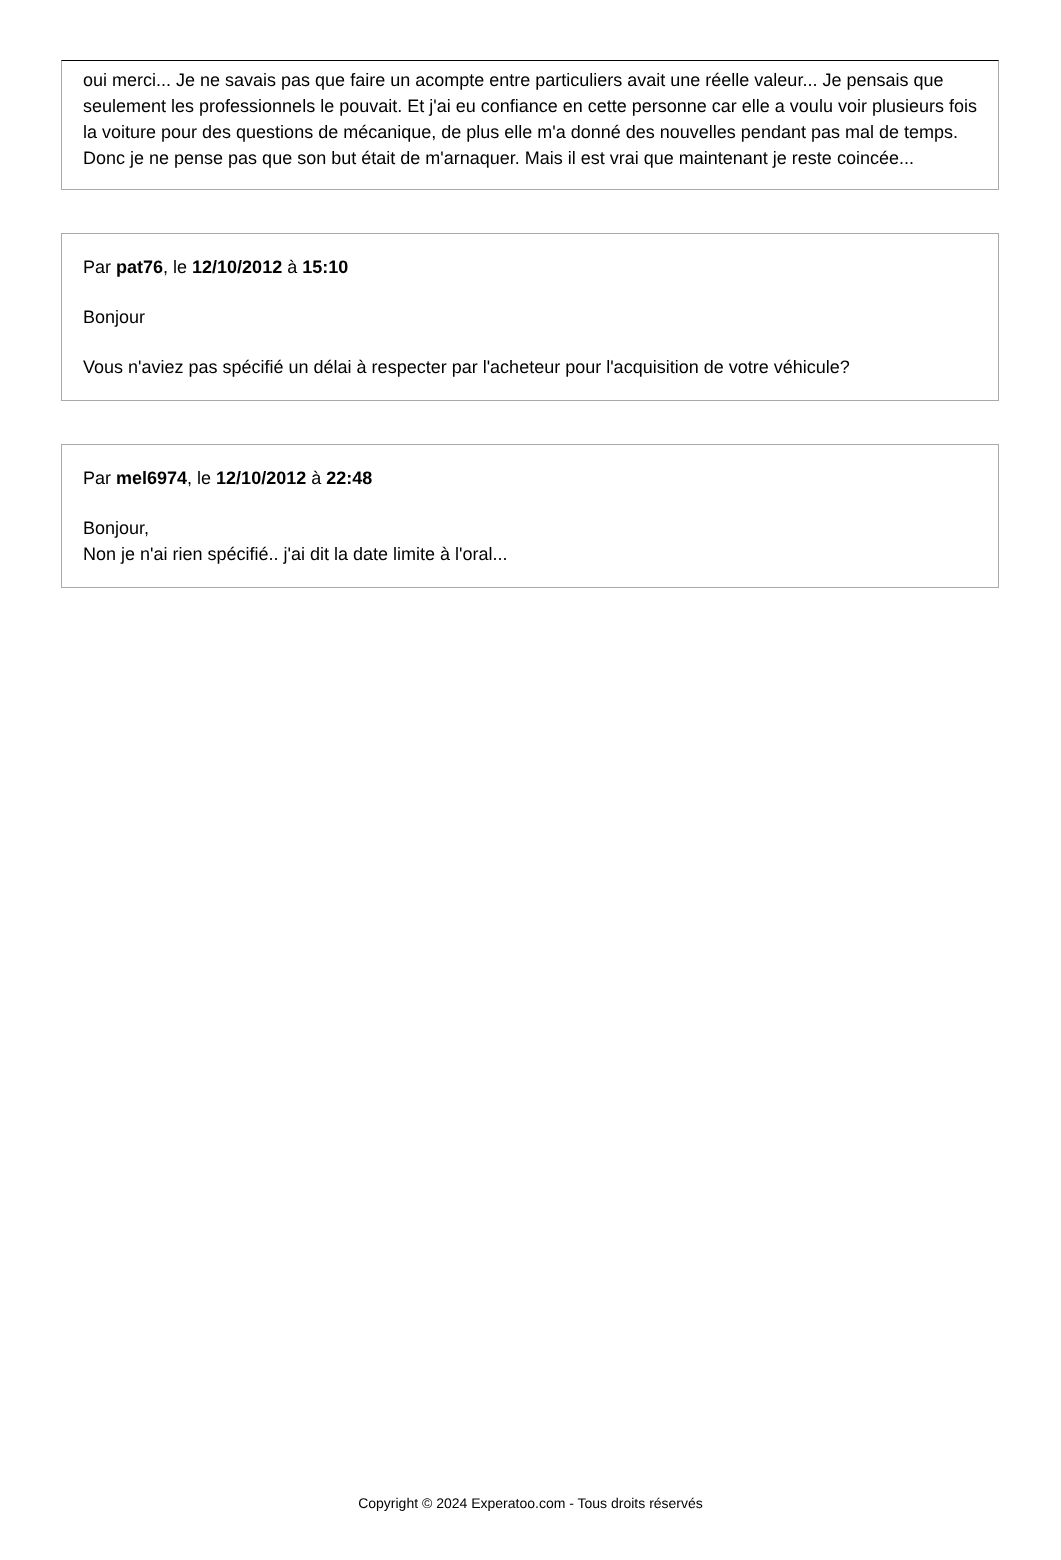oui merci... Je ne savais pas que faire un acompte entre particuliers avait une réelle valeur... Je pensais que seulement les professionnels le pouvait. Et j'ai eu confiance en cette personne car elle a voulu voir plusieurs fois la voiture pour des questions de mécanique, de plus elle m'a donné des nouvelles pendant pas mal de temps. Donc je ne pense pas que son but était de m'arnaquer. Mais il est vrai que maintenant je reste coincée...
Par pat76, le 12/10/2012 à 15:10
Bonjour
Vous n'aviez pas spécifié un délai à respecter par l'acheteur pour l'acquisition de votre véhicule?
Par mel6974, le 12/10/2012 à 22:48
Bonjour,
Non je n'ai rien spécifié.. j'ai dit la date limite à l'oral...
Copyright © 2024 Experatoo.com - Tous droits réservés